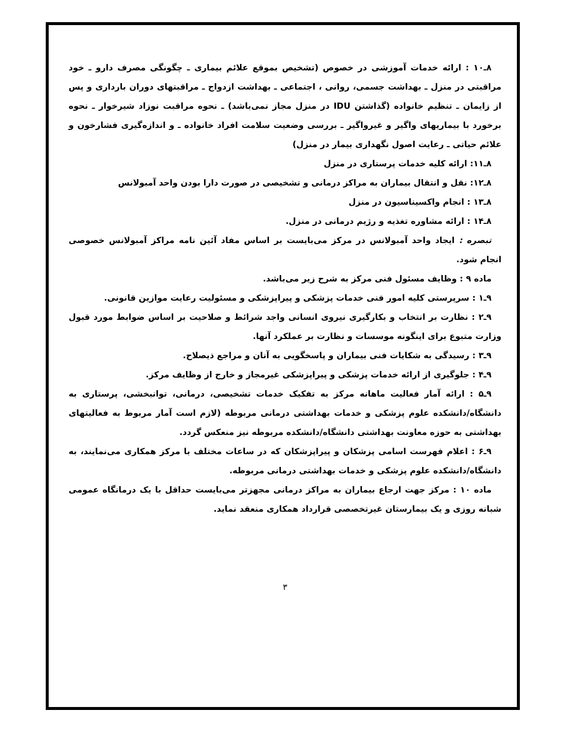۸ـ۱۰ : ارائه خدمات آموزشی در خصوص (تشخیص بموقع علائم بیماری ـ چگونگی مصرف دارو ـ خود مراقبتی در منزل ـ بهداشت جسمی، روانی ، اجتماعی ـ بهداشت ازدواج ـ مراقبتهای دوران بارداری و پس از زایمان ـ تنظیم خانواده (گذاشتن IDU در منزل مجاز نمی‌باشد) ـ نحوه مراقبت نوزاد شیرخوار ـ نحوه برخورد با بیماریهای واگیر و غیرواگیر ـ بررسی وضعیت سلامت افراد خانواده ـ و اندازه‌گیری فشارخون و علائم حیاتی ـ رعایت اصول نگهداری بیمار در منزل)
۸ـ۱۱: ارائه کلیه خدمات پرستاری در منزل
۸ـ۱۲: نقل و انتقال بیماران به مراکز درمانی و تشخیصی در صورت دارا بودن واحد آمبولانس
۸ـ۱۳ : انجام واکسیناسیون در منزل
۸ـ۱۴ : ارائه مشاوره تغذیه و رژیم درمانی در منزل.
تبصره : ایجاد واحد آمبولانس در مرکز می‌بایست بر اساس مفاد آئین نامه مراکز آمبولانس خصوصی انجام شود.
ماده ۹ : وظایف مسئول فنی مرکز به شرح زیر می‌باشد.
۹ـ۱ : سرپرستی کلیه امور فنی خدمات پزشکی و پیراپزشکی و مسئولیت رعایت موازین قانونی.
۹ـ۲ : نظارت بر انتخاب و بکارگیری نیروی انسانی واجد شرائط و صلاحیت بر اساس ضوابط مورد قبول وزارت متبوع برای اینگونه موسسات و نظارت بر عملکرد آنها.
۹ـ۳ : رسیدگی به شکایات فنی بیماران و پاسخگویی به آنان و مراجع ذیصلاح.
۹ـ۴ : جلوگیری از ارائه خدمات پزشکی و پیراپزشکی غیرمجاز و خارج از وظایف مرکز.
۹ـ۵ : ارائه آمار فعالیت ماهانه مرکز به تفکیک خدمات تشخیصی، درمانی، توانبخشی، پرستاری به دانشگاه/دانشکده علوم پزشکی و خدمات بهداشتی درمانی مربوطه (لازم است آمار مربوط به فعالیتهای بهداشتی به حوزه معاونت بهداشتی دانشگاه/دانشکده مربوطه نیز منعکس گردد.
۹ـ۶ : اعلام فهرست اسامی پزشکان و پیراپزشکان که در ساعات مختلف با مرکز همکاری می‌نمایند، به دانشگاه/دانشکده علوم پزشکی و خدمات بهداشتی درمانی مربوطه.
ماده ۱۰ : مرکز جهت ارجاع بیماران به مراکز درمانی مجهزتر می‌بایست حداقل با یک درمانگاه عمومی شبانه روزی و یک بیمارستان غیرتخصصی قرارداد همکاری منعقد نماید.
۳